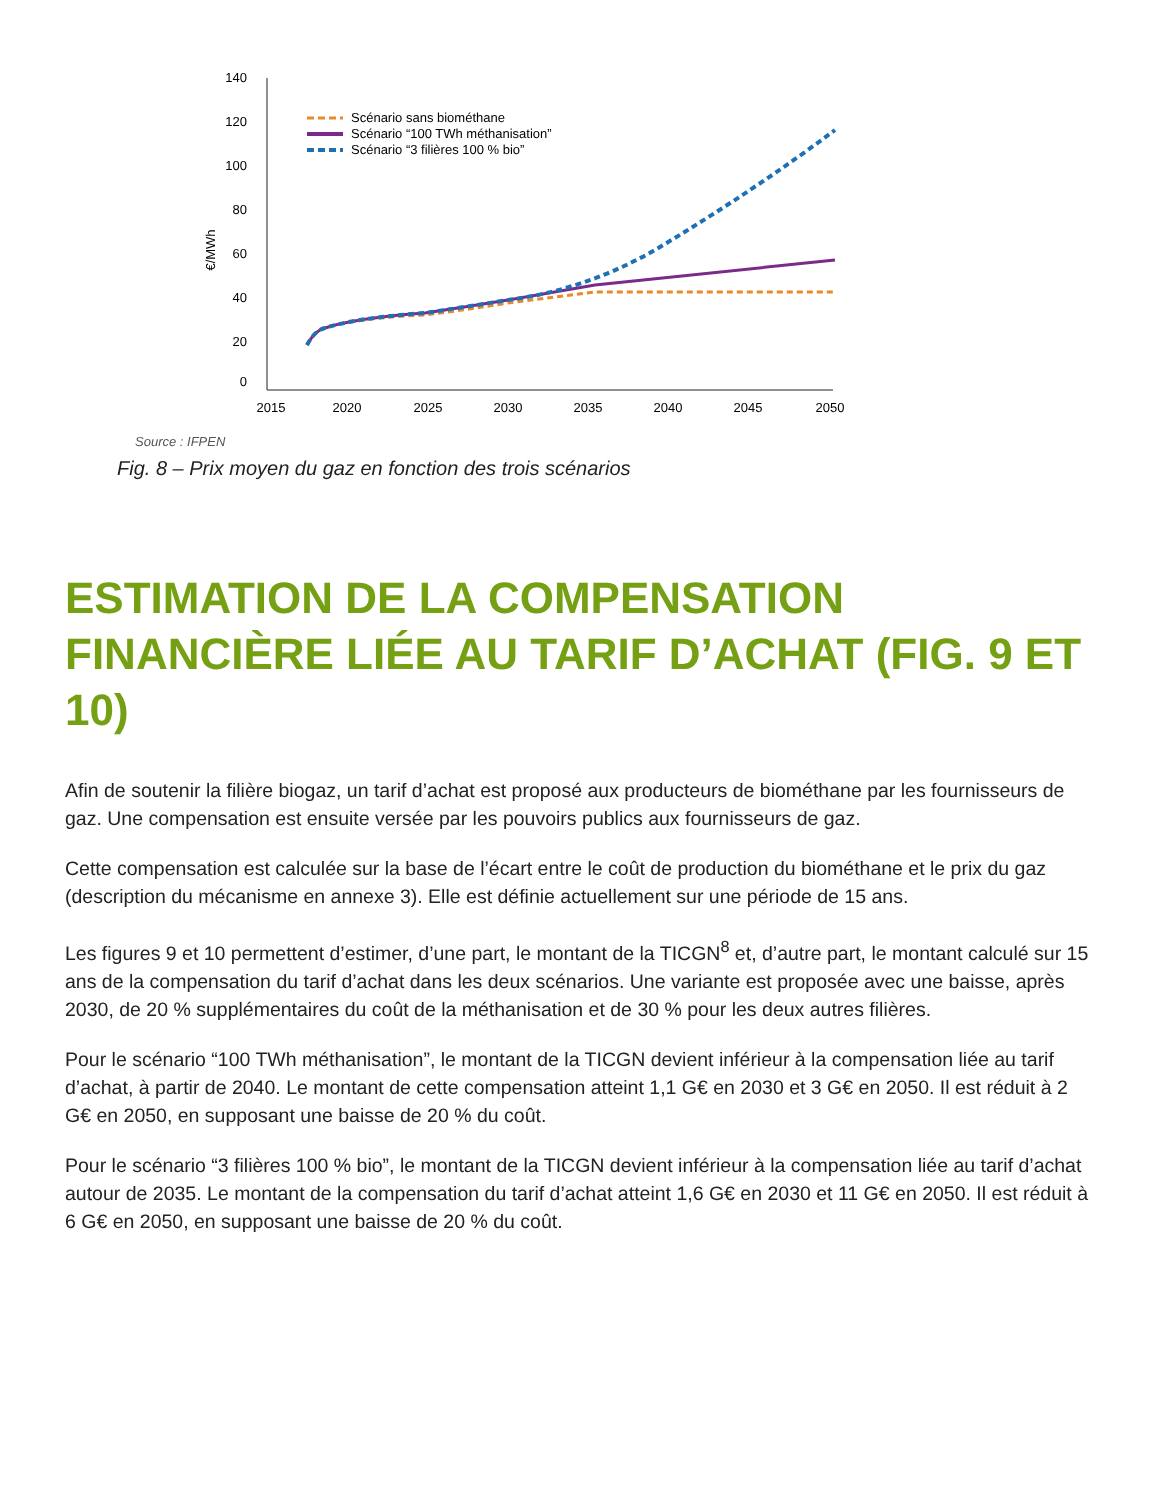140
120
100
80
60
40
20
0
€/MWh
2015
2020
2025
2030
2035
2040
2045
2050
Scénario sans biométhane
Scénario “100 TWh méthanisation”
Scénario “3 filières 100 % bio”
Source : IFPEN
Fig. 8 – Prix moyen du gaz en fonction des trois scénarios
ESTIMATION DE LA COMPENSATION FINANCIÈRE LIÉE AU TARIF D’ACHAT (FIG. 9 ET 10)
Afin de soutenir la filière biogaz, un tarif d’achat est proposé aux producteurs de biométhane par les fournisseurs de gaz. Une compensation est ensuite versée par les pouvoirs publics aux fournisseurs de gaz.
Cette compensation est calculée sur la base de l’écart entre le coût de production du biométhane et le prix du gaz (description du mécanisme en annexe 3). Elle est définie actuellement sur une période de 15 ans.
Les figures 9 et 10 permettent d’estimer, d’une part, le montant de la TICGN<sup>8</sup> et, d’autre part, le montant calculé sur 15 ans de la compensation du tarif d’achat dans les deux scénarios. Une variante est proposée avec une baisse, après 2030, de 20 % supplémentaires du coût de la méthanisation et de 30 % pour les deux autres filières.
Pour le scénario “100 TWh méthanisation”, le montant de la TICGN devient inférieur à la compensation liée au tarif d’achat, à partir de 2040. Le montant de cette compensation atteint 1,1 G€ en 2030 et 3 G€ en 2050. Il est réduit à 2 G€ en 2050, en supposant une baisse de 20 % du coût.
Pour le scénario “3 filières 100 % bio”, le montant de la TICGN devient inférieur à la compensation liée au tarif d’achat autour de 2035. Le montant de la compensation du tarif d’achat atteint 1,6 G€ en 2030 et 11 G€ en 2050. Il est réduit à 6 G€ en 2050, en supposant une baisse de 20 % du coût.